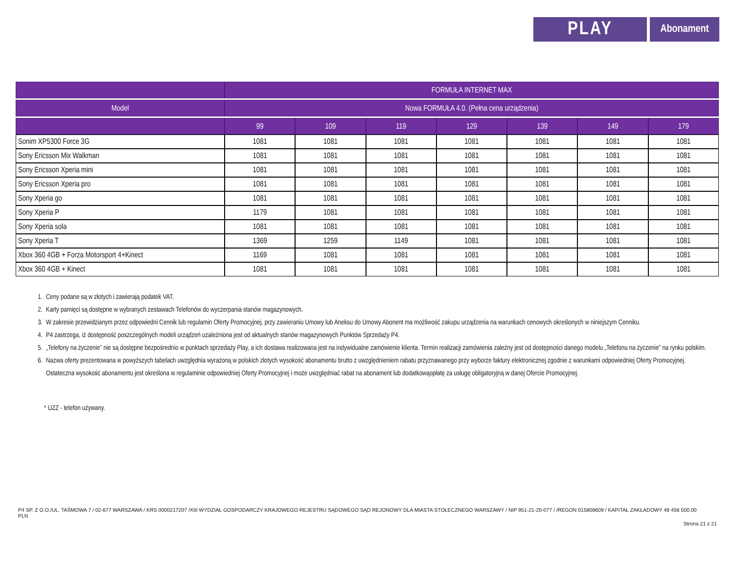PLAY
Abonament
| | FORMUŁA INTERNET MAX | | | | | | |
| --- | --- | --- | --- | --- | --- | --- | --- |
| Model | Nowa FORMUŁA 4.0. (Pełna cena urządzenia) | | | | | | |
| | 99 | 109 | 119 | 129 | 139 | 149 | 179 |
| Sonim XP5300 Force 3G | 1081 | 1081 | 1081 | 1081 | 1081 | 1081 | 1081 |
| Sony Ericsson Mix Walkman | 1081 | 1081 | 1081 | 1081 | 1081 | 1081 | 1081 |
| Sony Ericsson Xperia mini | 1081 | 1081 | 1081 | 1081 | 1081 | 1081 | 1081 |
| Sony Ericsson Xperia pro | 1081 | 1081 | 1081 | 1081 | 1081 | 1081 | 1081 |
| Sony Xperia go | 1081 | 1081 | 1081 | 1081 | 1081 | 1081 | 1081 |
| Sony Xperia P | 1179 | 1081 | 1081 | 1081 | 1081 | 1081 | 1081 |
| Sony Xperia sola | 1081 | 1081 | 1081 | 1081 | 1081 | 1081 | 1081 |
| Sony Xperia T | 1369 | 1259 | 1149 | 1081 | 1081 | 1081 | 1081 |
| Xbox 360 4GB + Forza Motorsport 4+Kinect | 1169 | 1081 | 1081 | 1081 | 1081 | 1081 | 1081 |
| Xbox 360 4GB + Kinect | 1081 | 1081 | 1081 | 1081 | 1081 | 1081 | 1081 |
1. Ceny podane są w złotych i zawierają podatek VAT.
2. Karty pamięci są dostępne w wybranych zestawach Telefonów do wyczerpania stanów magazynowych.
3. W zakresie przewidzianym przez odpowiedni Cennik lub regulamin Oferty Promocyjnej, przy zawieraniu Umowy lub Aneksu do Umowy Abonent ma możliwość zakupu urządzenia na warunkach cenowych określonych w niniejszym Cenniku.
4. P4 zastrzega, iż dostępność poszczególnych modeli urządzeń uzależniona jest od aktualnych stanów magazynowych Punktów Sprzedaży P4.
5. „Telefony na życzenie” nie są dostępne bezpośrednio w punktach sprzedaży Play, a ich dostawa realizowana jest na indywidualne zamówienie klienta. Termin realizacji zamówienia zależny jest od dostępności danego modelu „Telefonu na życzenie” na rynku polskim.
6. Nazwa oferty prezentowana w powyższych tabelach uwzględnia wyrażoną w polskich złotych wysokość abonamentu brutto z uwzględnieniem rabatu przyznawanego przy wyborze faktury elektronicznej zgodnie z warunkami odpowiedniej Oferty Promocyjnej. Ostateczna wysokość abonamentu jest określona w regulaminie odpowiedniej Oferty Promocyjnej i może uwzględniać rabat na abonament lub dodatkowąopłatę za usługę obligatoryjną w danej Ofercie Promocyjnej.
* UZZ - telefon używany.
P4 SP. Z O.O./UL. TAŚMOWA 7 / 02-677 WARSZAWA / KRS 0000217207 /XIII WYDZIAŁ GOSPODARCZY KRAJOWEGO REJESTRU SĄDOWEGO SĄD REJONOWY DLA MIASTA STOŁECZNEGO WARSZAWY / NIP 951-21-20-077 / /REGON 015808609 / KAPITAŁ ZAKŁADOWY 48 456 500,00 PLN
Strona 21 z 21